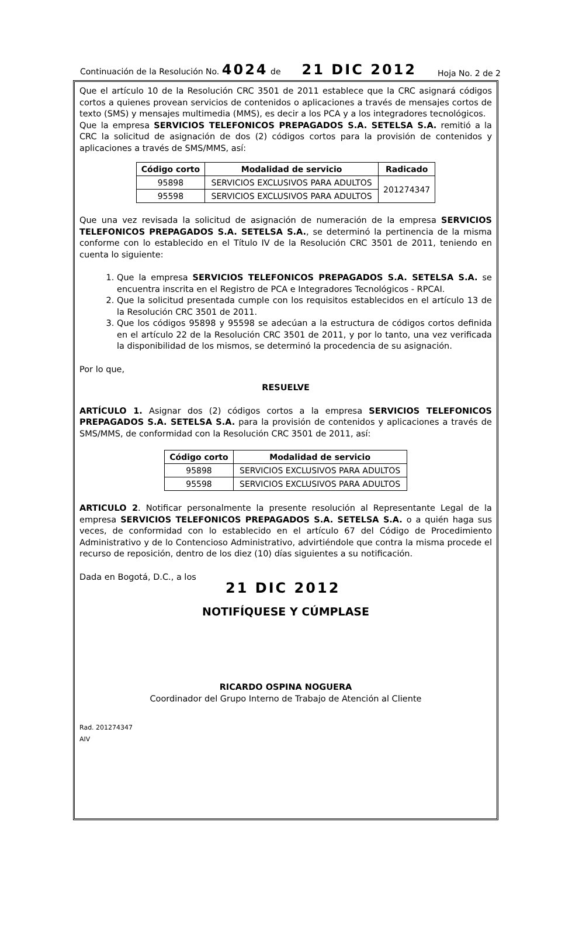Continuación de la Resolución No. 4024 de 21 DIC 2012 Hoja No. 2 de 2
Que el artículo 10 de la Resolución CRC 3501 de 2011 establece que la CRC asignará códigos cortos a quienes provean servicios de contenidos o aplicaciones a través de mensajes cortos de texto (SMS) y mensajes multimedia (MMS), es decir a los PCA y a los integradores tecnológicos.
Que la empresa SERVICIOS TELEFONICOS PREPAGADOS S.A. SETELSA S.A. remitió a la CRC la solicitud de asignación de dos (2) códigos cortos para la provisión de contenidos y aplicaciones a través de SMS/MMS, así:
| Código corto | Modalidad de servicio | Radicado |
| --- | --- | --- |
| 95898 | SERVICIOS EXCLUSIVOS PARA ADULTOS | 201274347 |
| 95598 | SERVICIOS EXCLUSIVOS PARA ADULTOS | |
Que una vez revisada la solicitud de asignación de numeración de la empresa SERVICIOS TELEFONICOS PREPAGADOS S.A. SETELSA S.A., se determinó la pertinencia de la misma conforme con lo establecido en el Título IV de la Resolución CRC 3501 de 2011, teniendo en cuenta lo siguiente:
1. Que la empresa SERVICIOS TELEFONICOS PREPAGADOS S.A. SETELSA S.A. se encuentra inscrita en el Registro de PCA e Integradores Tecnológicos - RPCAI.
2. Que la solicitud presentada cumple con los requisitos establecidos en el artículo 13 de la Resolución CRC 3501 de 2011.
3. Que los códigos 95898 y 95598 se adecúan a la estructura de códigos cortos definida en el artículo 22 de la Resolución CRC 3501 de 2011, y por lo tanto, una vez verificada la disponibilidad de los mismos, se determinó la procedencia de su asignación.
Por lo que,
RESUELVE
ARTÍCULO 1. Asignar dos (2) códigos cortos a la empresa SERVICIOS TELEFONICOS PREPAGADOS S.A. SETELSA S.A. para la provisión de contenidos y aplicaciones a través de SMS/MMS, de conformidad con la Resolución CRC 3501 de 2011, así:
| Código corto | Modalidad de servicio |
| --- | --- |
| 95898 | SERVICIOS EXCLUSIVOS PARA ADULTOS |
| 95598 | SERVICIOS EXCLUSIVOS PARA ADULTOS |
ARTICULO 2. Notificar personalmente la presente resolución al Representante Legal de la empresa SERVICIOS TELEFONICOS PREPAGADOS S.A. SETELSA S.A. o a quién haga sus veces, de conformidad con lo establecido en el artículo 67 del Código de Procedimiento Administrativo y de lo Contencioso Administrativo, advirtiéndole que contra la misma procede el recurso de reposición, dentro de los diez (10) días siguientes a su notificación.
Dada en Bogotá, D.C., a los
21 DIC 2012
NOTIFÍQUESE Y CÚMPLASE
RICARDO OSPINA NOGUERA
Coordinador del Grupo Interno de Trabajo de Atención al Cliente
Rad. 201274347
AIV